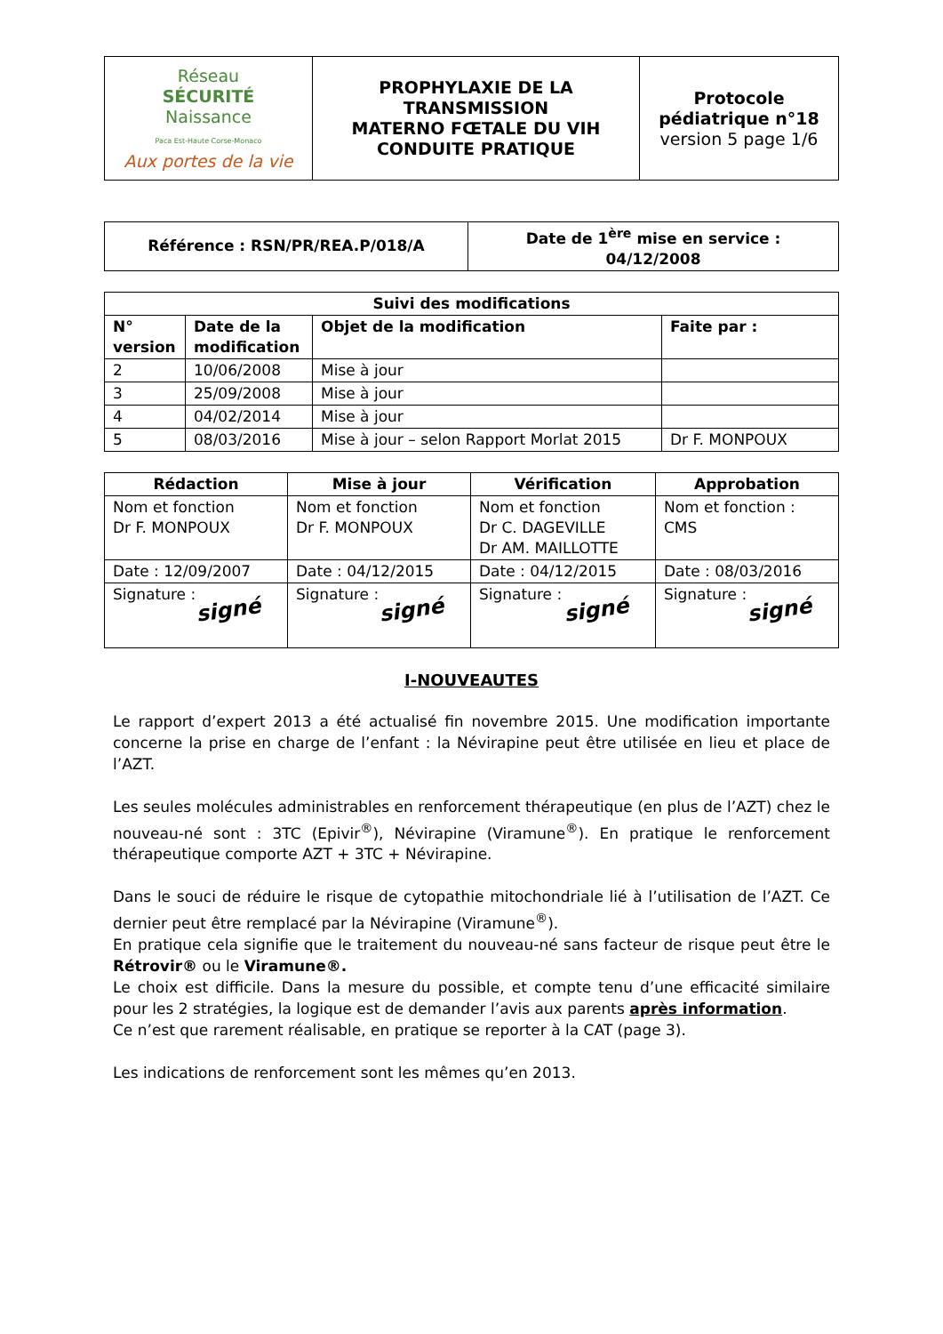| Réseau SÉCURITÉ Naissance Paca Est-Haute Corse-Monaco Aux portes de la vie | PROPHYLAXIE DE LA TRANSMISSION MATERNO FŒTALE DU VIH CONDUITE PRATIQUE | Protocole pédiatrique n°18 version 5 page 1/6 |
| Référence : RSN/PR/REA.P/018/A | Date de 1<sup>ère</sup> mise en service : 04/12/2008 |
| Suivi des modifications | | | |
| --- | --- | --- | --- |
| N° version | Date de la modification | Objet de la modification | Faite par : |
| 2 | 10/06/2008 | Mise à jour | |
| 3 | 25/09/2008 | Mise à jour | |
| 4 | 04/02/2014 | Mise à jour | |
| 5 | 08/03/2016 | Mise à jour – selon Rapport Morlat 2015 | Dr F. MONPOUX |
| Rédaction | Mise à jour | Vérification | Approbation |
| --- | --- | --- | --- |
| Nom et fonction Dr F. MONPOUX | Nom et fonction Dr F. MONPOUX | Nom et fonction Dr C. DAGEVILLE Dr AM. MAILLOTTE | Nom et fonction : CMS |
| Date : 12/09/2007 | Date : 04/12/2015 | Date : 04/12/2015 | Date : 08/03/2016 |
| Signature : signé | Signature : signé | Signature : signé | Signature : signé |
I-NOUVEAUTES
Le rapport d’expert 2013 a été actualisé fin novembre 2015. Une modification importante concerne la prise en charge de l’enfant : la Névirapine peut être utilisée en lieu et place de l’AZT.
Les seules molécules administrables en renforcement thérapeutique (en plus de l’AZT) chez le nouveau-né sont : 3TC (Epivir<sup>®</sup>), Névirapine (Viramune<sup>®</sup>). En pratique le renforcement thérapeutique comporte AZT + 3TC + Névirapine.
Dans le souci de réduire le risque de cytopathie mitochondriale lié à l’utilisation de l’AZT. Ce dernier peut être remplacé par la Névirapine (Viramune<sup>®</sup>).
En pratique cela signifie que le traitement du nouveau-né sans facteur de risque peut être le Rétrovir® ou le Viramune®.
Le choix est difficile. Dans la mesure du possible, et compte tenu d’une efficacité similaire pour les 2 stratégies, la logique est de demander l’avis aux parents après information.
Ce n’est que rarement réalisable, en pratique se reporter à la CAT (page 3).
Les indications de renforcement sont les mêmes qu’en 2013.